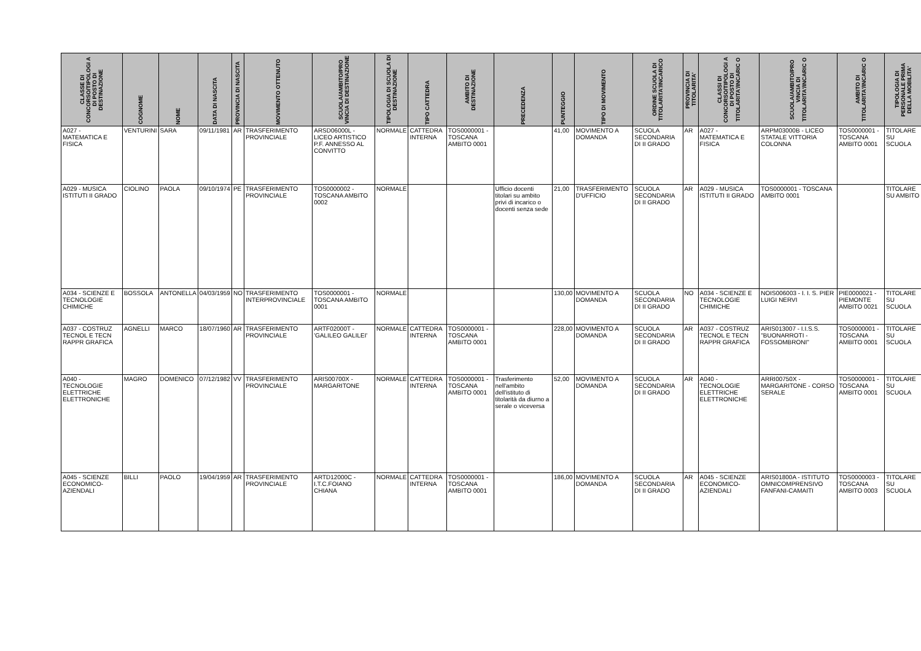| CLASSE DI CONCORSO/TIPOLOGI A DI POSTO DI DESTINAZIONE | COGNOME | NOME | DATA DI NASCITA | PROVINCIA DI NASCITA | MOVIMENTO OTTENUTO | SCUOLA/AMBITO/PRO VINCIA DI DESTINAZIONE | TIPOLOGIA DI SCUOLA DI DESTINAZIONE | TIPO CATTEDRA | AMBITO DI DESTINAZIONE | PRECEDENZA | PUNTEGGIO | TIPO DI MOVIMENTO | ORDINE SCUOLA DI TITOLARITA'/INCARICO | PROVINCIA DI TITOLARITA' | CLASSI DI CONCORSO/TIPOLOGI A DI POSTO DI TITOLARITA'/INCARIC O | SCUOLA/AMBITO/PRO VINCIA DI TITOLARITA'/INCARIC O | AMBITO DI TITOLARITA'/INCARIC O | TIPOLOGIA DI PERSONALE PRIMA DELLA MOBILITA' |
| --- | --- | --- | --- | --- | --- | --- | --- | --- | --- | --- | --- | --- | --- | --- | --- | --- | --- | --- |
| A027 - MATEMATICA E FISICA | VENTURINI | SARA | 09/11/1981 | AR | TRASFERIMENTO PROVINCIALE | ARSD06000L - LICEO ARTISTICO P.F. ANNESSO AL CONVITTO | NORMALE | CATTEDRA INTERNA | TOS0000001 - TOSCANA AMBITO 0001 | | 41,00 | MOVIMENTO A DOMANDA | SCUOLA SECONDARIA DI II GRADO | AR | A027 - MATEMATICA E FISICA | ARPM03000B - LICEO STATALE VITTORIA COLONNA | TOS0000001 - TOSCANA AMBITO 0001 | TITOLARE SU SCUOLA |
| A029 - MUSICA ISTITUTI II GRADO | CIOLINO | PAOLA | 09/10/1974 | PE | TRASFERIMENTO PROVINCIALE | TOS0000002 - TOSCANA AMBITO 0002 | NORMALE | | | Ufficio docenti titolari su ambito privi di incarico o docenti senza sede | 21,00 | TRASFERIMENTO D'UFFICIO | SCUOLA SECONDARIA DI II GRADO | AR | A029 - MUSICA ISTITUTI II GRADO | TOS0000001 - TOSCANA AMBITO 0001 | | TITOLARE SU AMBITO |
| A034 - SCIENZE E TECNOLOGIE CHIMICHE | BOSSOLA | ANTONELLA | 04/03/1959 | NO | TRASFERIMENTO INTERPROVINCIALE | TOS0000001 - TOSCANA AMBITO 0001 | NORMALE | | | | 130,00 | MOVIMENTO A DOMANDA | SCUOLA SECONDARIA DI II GRADO | NO | A034 - SCIENZE E TECNOLOGIE CHIMICHE | NOIS006003 - I. I. S. PIER LUIGI NERVI | PIE0000021 - PIEMONTE AMBITO 0021 | TITOLARE SU SCUOLA |
| A037 - COSTRUZ TECNOL E TECN RAPPR GRAFICA | AGNELLI | MARCO | 18/07/1960 | AR | TRASFERIMENTO PROVINCIALE | ARTF02000T - 'GALILEO GALILEI' | NORMALE | CATTEDRA INTERNA | TOS0000001 - TOSCANA AMBITO 0001 | | 228,00 | MOVIMENTO A DOMANDA | SCUOLA SECONDARIA DI II GRADO | AR | A037 - COSTRUZ TECNOL E TECN RAPPR GRAFICA | ARIS013007 - I.I.S.S. "BUONARROTI - FOSSOMBRONI" | TOS0000001 - TOSCANA AMBITO 0001 | TITOLARE SU SCUOLA |
| A040 - TECNOLOGIE ELETTRICHE ELETTRONICHE | MAGRO | DOMENICO | 07/12/1982 | VV | TRASFERIMENTO PROVINCIALE | ARIS00700X - MARGARITONE | NORMALE | CATTEDRA INTERNA | TOS0000001 - TOSCANA AMBITO 0001 | Trasferimento nell'ambito dell'istituto di titolarità da diurno a serale o viceversa | 52,00 | MOVIMENTO A DOMANDA | SCUOLA SECONDARIA DI II GRADO | AR | A040 - TECNOLOGIE ELETTRICHE ELETTRONICHE | ARRI00750X - MARGARITONE - CORSO SERALE | TOS0000001 - TOSCANA AMBITO 0001 | TITOLARE SU SCUOLA |
| A045 - SCIENZE ECONOMICO-AZIENDALI | BILLI | PAOLO | 19/04/1959 | AR | TRASFERIMENTO PROVINCIALE | ARTD12000C - I.T.C.FOIANO CHIANA | NORMALE | CATTEDRA INTERNA | TOS0000001 - TOSCANA AMBITO 0001 | | 186,00 | MOVIMENTO A DOMANDA | SCUOLA SECONDARIA DI II GRADO | AR | A045 - SCIENZE ECONOMICO-AZIENDALI | ARIS01800A - ISTITUTO OMNICOMPRENSIVO FANFANI-CAMAITI | TOS0000003 - TOSCANA AMBITO 0003 | TITOLARE SU SCUOLA |